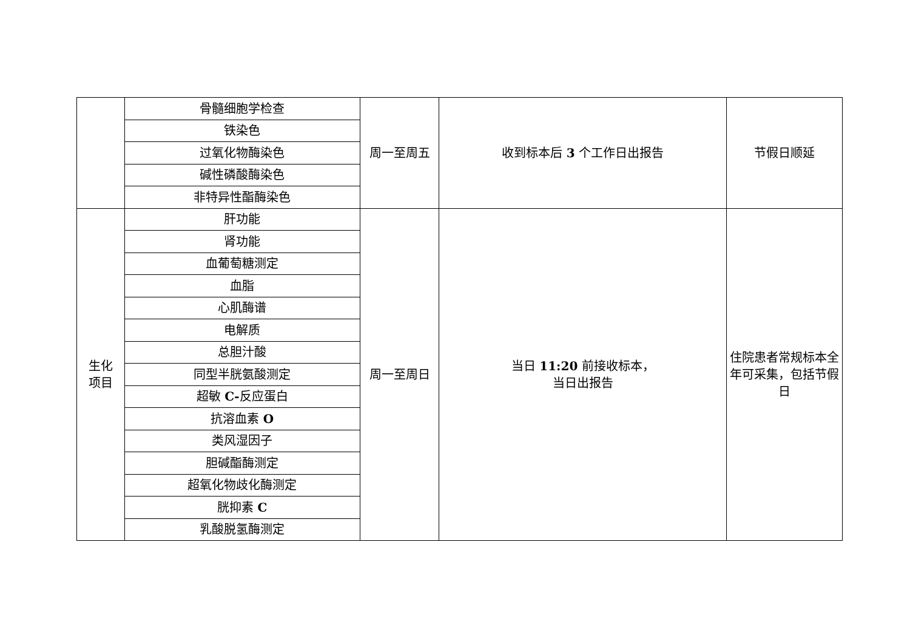| | 骨髓细胞学检查 | 周一至周五 | 收到标本后 3 个工作日出报告 | 节假日顺延 |
| | 铁染色 | | | |
| | 过氧化物酶染色 | | | |
| | 碱性磷酸酶染色 | | | |
| | 非特异性酯酶染色 | | | |
| 生化 项目 | 肝功能 | 周一至周日 | 当日 11:20 前接收标本， 当日出报告 | 住院患者常规标本全年可采集，包括节假日 |
| | 肾功能 | | | |
| | 血葡萄糖测定 | | | |
| | 血脂 | | | |
| | 心肌酶谱 | | | |
| | 电解质 | | | |
| | 总胆汁酸 | | | |
| | 同型半胱氨酸测定 | | | |
| | 超敏 C- 反应蛋白 | | | |
| | 抗溶血素 O | | | |
| | 类风湿因子 | | | |
| | 胆碱酯酶测定 | | | |
| | 超氧化物歧化酶测定 | | | |
| | 胱抑素 C | | | |
| | 乳酸脱氢酶测定 | | | |